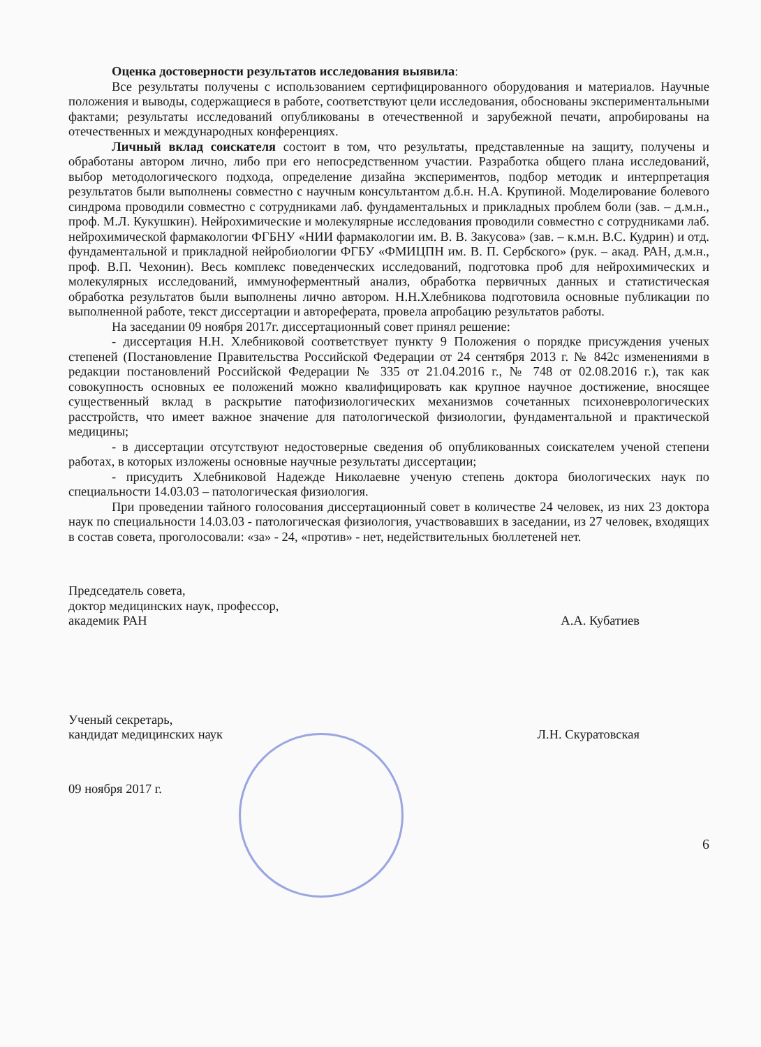Оценка достоверности результатов исследования выявила:
Все результаты получены с использованием сертифицированного оборудования и материалов. Научные положения и выводы, содержащиеся в работе, соответствуют цели исследования, обоснованы экспериментальными фактами; результаты исследований опубликованы в отечественной и зарубежной печати, апробированы на отечественных и международных конференциях.
Личный вклад соискателя состоит в том, что результаты, представленные на защиту, получены и обработаны автором лично, либо при его непосредственном участии. Разработка общего плана исследований, выбор методологического подхода, определение дизайна экспериментов, подбор методик и интерпретация результатов были выполнены совместно с научным консультантом д.б.н. Н.А. Крупиной. Моделирование болевого синдрома проводили совместно с сотрудниками лаб. фундаментальных и прикладных проблем боли (зав. – д.м.н., проф. М.Л. Кукушкин). Нейрохимические и молекулярные исследования проводили совместно с сотрудниками лаб. нейрохимической фармакологии ФГБНУ «НИИ фармакологии им. В. В. Закусова» (зав. – к.м.н. В.С. Кудрин) и отд. фундаментальной и прикладной нейробиологии ФГБУ «ФМИЦПН им. В. П. Сербского» (рук. – акад. РАН, д.м.н., проф. В.П. Чехонин). Весь комплекс поведенческих исследований, подготовка проб для нейрохимических и молекулярных исследований, иммуноферментный анализ, обработка первичных данных и статистическая обработка результатов были выполнены лично автором. Н.Н.Хлебникова подготовила основные публикации по выполненной работе, текст диссертации и автореферата, провела апробацию результатов работы.
На заседании 09 ноября 2017г. диссертационный совет принял решение:
- диссертация Н.Н. Хлебниковой соответствует пункту 9 Положения о порядке присуждения ученых степеней (Постановление Правительства Российской Федерации от 24 сентября 2013 г. № 842с изменениями в редакции постановлений Российской Федерации № 335 от 21.04.2016 г., № 748 от 02.08.2016 г.), так как совокупность основных ее положений можно квалифицировать как крупное научное достижение, вносящее существенный вклад в раскрытие патофизиологических механизмов сочетанных психоневрологических расстройств, что имеет важное значение для патологической физиологии, фундаментальной и практической медицины;
- в диссертации отсутствуют недостоверные сведения об опубликованных соискателем ученой степени работах, в которых изложены основные научные результаты диссертации;
- присудить Хлебниковой Надежде Николаевне ученую степень доктора биологических наук по специальности 14.03.03 – патологическая физиология.
При проведении тайного голосования диссертационный совет в количестве 24 человек, из них 23 доктора наук по специальности 14.03.03 - патологическая физиология, участвовавших в заседании, из 27 человек, входящих в состав совета, проголосовали: «за» - 24, «против» - нет, недействительных бюллетеней нет.
Председатель совета,
доктор медицинских наук, профессор,
академик РАН
А.А. Кубатиев
Ученый секретарь,
кандидат медицинских наук
Л.Н. Скуратовская
09 ноября 2017 г.
6